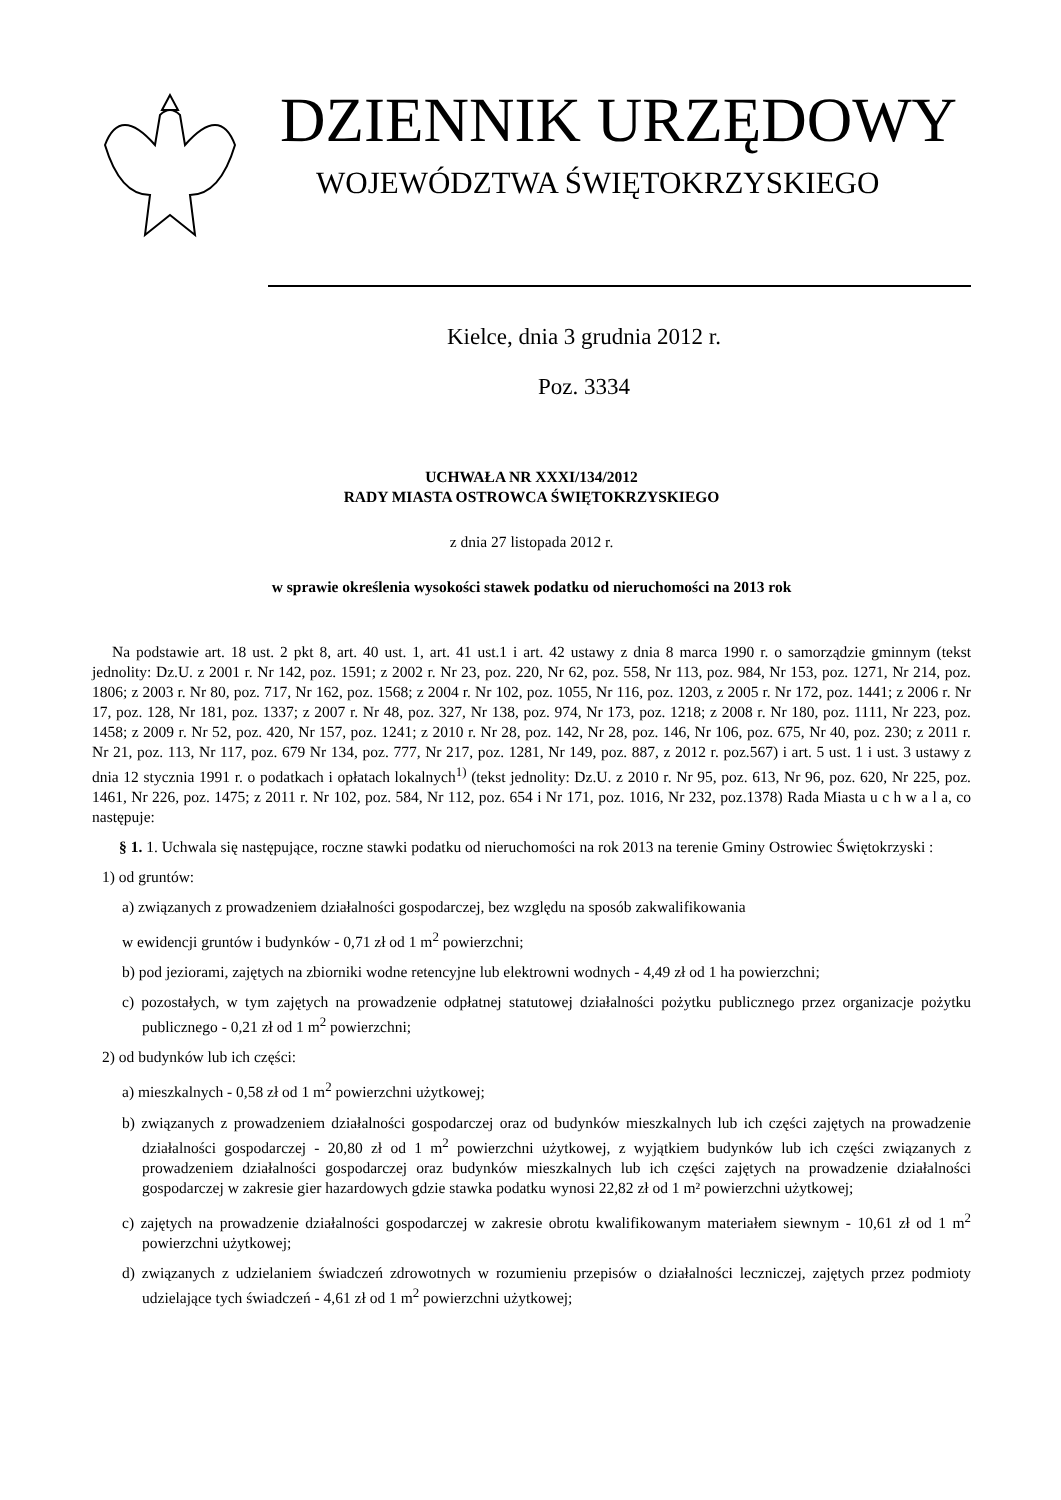DZIENNIK URZĘDOWY
WOJEWÓDZTWA ŚWIĘTOKRZYSKIEGO
Kielce, dnia 3 grudnia 2012 r.
Poz. 3334
UCHWAŁA NR XXXI/134/2012
RADY MIASTA OSTROWCA ŚWIĘTOKRZYSKIEGO
z dnia 27 listopada 2012 r.
w sprawie określenia wysokości stawek podatku od nieruchomości na 2013 rok
Na podstawie art. 18 ust. 2 pkt 8, art. 40 ust. 1, art. 41 ust.1 i art. 42 ustawy z dnia 8 marca 1990 r. o samorządzie gminnym (tekst jednolity: Dz.U. z 2001 r. Nr 142, poz. 1591; z 2002 r. Nr 23, poz. 220, Nr 62, poz. 558, Nr 113, poz. 984, Nr 153, poz. 1271, Nr 214, poz. 1806; z 2003 r. Nr 80, poz. 717, Nr 162, poz. 1568; z 2004 r. Nr 102, poz. 1055, Nr 116, poz. 1203, z 2005 r. Nr 172, poz. 1441; z 2006 r. Nr 17, poz. 128, Nr 181, poz. 1337; z 2007 r. Nr 48, poz. 327, Nr 138, poz. 974, Nr 173, poz. 1218; z 2008 r. Nr 180, poz. 1111, Nr 223, poz. 1458; z 2009 r. Nr 52, poz. 420, Nr 157, poz. 1241; z 2010 r. Nr 28, poz. 142, Nr 28, poz. 146, Nr 106, poz. 675, Nr 40, poz. 230; z 2011 r. Nr 21, poz. 113, Nr 117, poz. 679 Nr 134, poz. 777, Nr 217, poz. 1281, Nr 149, poz. 887, z 2012 r. poz.567) i art. 5 ust. 1 i ust. 3 ustawy z dnia 12 stycznia 1991 r. o podatkach i opłatach lokalnych<sup>1)</sup> (tekst jednolity: Dz.U. z 2010 r. Nr 95, poz. 613, Nr 96, poz. 620, Nr 225, poz. 1461, Nr 226, poz. 1475; z 2011 r. Nr 102, poz. 584, Nr 112, poz. 654 i Nr 171, poz. 1016, Nr 232, poz.1378) Rada Miasta u c h w a l a, co następuje:
§ 1. 1. Uchwala się następujące, roczne stawki podatku od nieruchomości na rok 2013 na terenie Gminy Ostrowiec Świętokrzyski :
1) od gruntów:
a) związanych z prowadzeniem działalności gospodarczej, bez względu na sposób zakwalifikowania
w ewidencji gruntów i budynków - 0,71 zł od 1 m<sup>2</sup> powierzchni;
b) pod jeziorami, zajętych na zbiorniki wodne retencyjne lub elektrowni wodnych - 4,49 zł od 1 ha powierzchni;
c) pozostałych, w tym zajętych na prowadzenie odpłatnej statutowej działalności pożytku publicznego przez organizacje pożytku publicznego - 0,21 zł od 1 m<sup>2</sup> powierzchni;
2) od budynków lub ich części:
a) mieszkalnych - 0,58 zł od 1 m<sup>2</sup> powierzchni użytkowej;
b) związanych z prowadzeniem działalności gospodarczej oraz od budynków mieszkalnych lub ich części zajętych na prowadzenie działalności gospodarczej - 20,80 zł od 1 m<sup>2</sup> powierzchni użytkowej, z wyjątkiem budynków lub ich części związanych z prowadzeniem działalności gospodarczej oraz budynków mieszkalnych lub ich części zajętych na prowadzenie działalności gospodarczej w zakresie gier hazardowych gdzie stawka podatku wynosi 22,82 zł od 1 m² powierzchni użytkowej;
c) zajętych na prowadzenie działalności gospodarczej w zakresie obrotu kwalifikowanym materiałem siewnym - 10,61 zł od 1 m<sup>2</sup> powierzchni użytkowej;
d) związanych z udzielaniem świadczeń zdrowotnych w rozumieniu przepisów o działalności leczniczej, zajętych przez podmioty udzielające tych świadczeń - 4,61 zł od 1 m<sup>2</sup> powierzchni użytkowej;